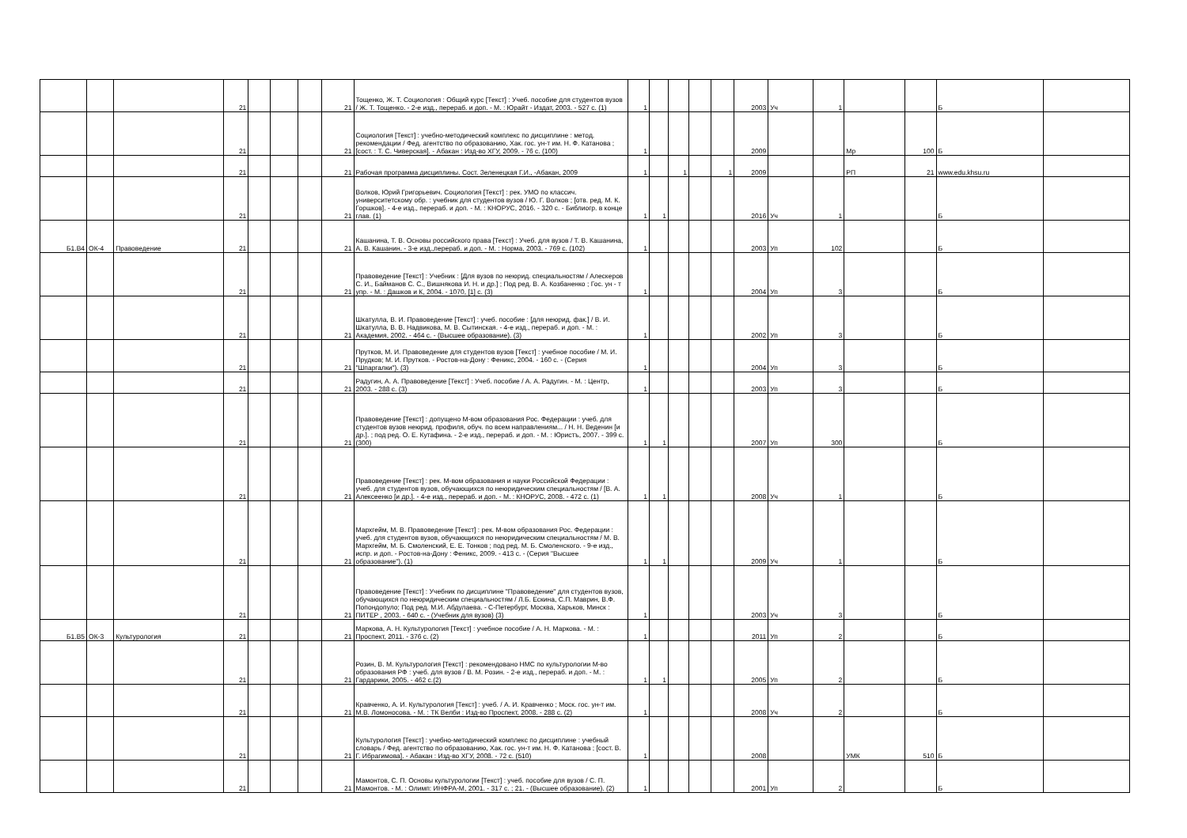| | | | 21 | | | | 21 | Тощенко, Ж. Т. Социология : Общий курс [Текст] : Учеб. пособие для студентов вузов / Ж. Т. Тощенко. - 2-е изд., перераб. и доп. - М. : Юрайт - Издат, 2003. - 527 с. (1) | 1 | | | | | 2003 | Уч | 1 | | | Б | |
| | | | 21 | | | | 21 | Социология [Текст] : учебно-методический комплекс по дисциплине : метод. рекомендации / Фед. агентство по образованию, Хак. гос. ун-т им. Н. Ф. Катанова ; [сост. : Т. С. Чиверская]. - Абакан : Изд-во ХГУ, 2009. - 76 с. (100) | 1 | | | | | 2009 | | | Мр | 100 | Б | |
| | | | 21 | | | | 21 | Рабочая программа дисциплины. Сост. Зеленецкая Г.И., -Абакан, 2009 | 1 | | 1 | | 1 | 2009 | | | РП | 21 | www.edu.khsu.ru | |
| | | | 21 | | | | 21 | Волков, Юрий Григорьевич. Социология [Текст] : рек. УМО по классич. университетскому обр. : учебник для студентов вузов / Ю. Г. Волков ; [отв. ред. М. К. Горшков]. - 4-е изд., перераб. и доп. - М. : КНОРУС, 2016. - 320 с. - Библиогр. в конце глав. (1) | 1 | 1 | | | | 2016 | Уч | 1 | | | Б | |
| Б1.В4 | ОК-4 | Правоведение | 21 | | | | 21 | Кашанина, Т. В. Основы российского права [Текст] : Учеб. для вузов / Т. В. Кашанина, А. В. Кашанин. - 3-е изд.,перераб. и доп. - М. : Норма, 2003. - 769 с. (102) | 1 | | | | | 2003 | Уп | 102 | | | Б | |
| | | | 21 | | | | 21 | Правоведение [Текст] : Учебник : [Для вузов по неюрид. специальностям / Алескеров С. И., Байманов С. С., Вишнякова И. Н. и др.] ; Под ред. В. А. Козбаненко ; Гос. ун - т упр. - М. : Дашков и К, 2004. - 1070, [1] с. (3) | 1 | | | | | 2004 | Уп | 3 | | | Б | |
| | | | 21 | | | | 21 | Шкатулла, В. И. Правоведение [Текст] : учеб. пособие : [для неюрид. фак.] / В. И. Шкатулла, В. В. Надвикова, М. В. Сытинская. - 4-е изд., перераб. и доп. - М. : Академия, 2002. - 464 с. - (Высшее образование). (3) | 1 | | | | | 2002 | Уп | 3 | | | Б | |
| | | | 21 | | | | 21 | Прутков, М. И. Правоведение для студентов вузов [Текст] : учебное пособие / М. И. Прудков; М. И. Прутков. - Ростов-на-Дону : Феникс, 2004. - 160 с. - (Серия "Шпаргалки"). (3) | 1 | | | | | 2004 | Уп | 3 | | | Б | |
| | | | 21 | | | | 21 | Радугин, А. А. Правоведение [Текст] : Учеб. пособие / А. А. Радугин. - М. : Центр, 2003. - 288 с. (3) | 1 | | | | | 2003 | Уп | 3 | | | Б | |
| | | | 21 | | | | 21 | Правоведение [Текст] : допущено М-вом образования Рос. Федерации : учеб. для студентов вузов неюрид. профиля, обуч. по всем направлениям... / Н. Н. Веденин [и др.]. ; под ред. О. Е. Кутафина. - 2-е изд., перераб. и доп. - М. : Юристъ, 2007. - 399 с. (300) | 1 | 1 | | | | 2007 | Уп | 300 | | | Б | |
| | | | 21 | | | | 21 | Правоведение [Текст] : рек. М-вом образования и науки Российской Федерации : учеб. для студентов вузов, обучающихся по неюридическим специальностям / [В. А. Алексеенко [и др.]. - 4-е изд., перераб. и доп. - М. : КНОРУС, 2008. - 472 с. (1) | 1 | 1 | | | | 2008 | Уч | 1 | | | Б | |
| | | | 21 | | | | 21 | Мархгейм, М. В. Правоведение [Текст] : рек. М-вом образования Рос. Федерации : учеб. для студентов вузов, обучающихся по неюридическим специальностям / М. В. Мархгейм, М. Б. Смоленский, Е. Е. Тонков ; под ред. М. Б. Смоленского. - 9-е изд., испр. и доп. - Ростов-на-Дону : Феникс, 2009. - 413 с. - (Серия "Высшее образование"). (1) | 1 | 1 | | | | 2009 | Уч | 1 | | | Б | |
| | | | 21 | | | | 21 | Правоведение [Текст] : Учебник по дисциплине "Правоведение" для студентов вузов, обучающихся по неюридическим специальностям / Л.Б. Ескина, С.П. Маврин, В.Ф. Попондопуло; Под ред. М.И. Абдулаева. - С-Петербург, Москва, Харьков, Минск : ПИТЕР , 2003. - 640 с. - (Учебник для вузов) (3) | 1 | | | | | 2003 | Уч | 3 | | | Б | |
| Б1.В5 | ОК-3 | Культурология | 21 | | | | 21 | Маркова, А. Н. Культурология [Текст] : учебное пособие / А. Н. Маркова. - М. : Проспект, 2011. - 376 с. (2) | 1 | | | | | 2011 | Уп | 2 | | | Б | |
| | | | 21 | | | | 21 | Розин, В. М. Культурология [Текст] : рекомендовано НМС по культурологии М-во образования РФ : учеб. для вузов / В. М. Розин. - 2-е изд., перераб. и доп. - М. : Гардарики, 2005. - 462 с.(2) | 1 | 1 | | | | 2005 | Уп | 2 | | | Б | |
| | | | 21 | | | | 21 | Кравченко, А. И. Культурология [Текст] : учеб. / А. И. Кравченко ; Моск. гос. ун-т им. М.В. Ломоносова. - М. : ТК Велби : Изд-во Проспект, 2008. - 288 с. (2) | 1 | | | | | 2008 | Уч | 2 | | | Б | |
| | | | 21 | | | | 21 | Культурология [Текст] : учебно-методический комплекс по дисциплине : учебный словарь / Фед. агентство по образованию, Хак. гос. ун-т им. Н. Ф. Катанова ; [сост. В. Г. Ибрагимова]. - Абакан : Изд-во ХГУ, 2008. - 72 с. (510) | 1 | | | | | 2008 | | | УМК | 510 | Б | |
| | | | 21 | | | | 21 | Мамонтов, С. П. Основы культурологии [Текст] : учеб. пособие для вузов / С. П. Мамонтов. - М. : Олимп: ИНФРА-М, 2001. - 317 с. ; 21. - (Высшее образование). (2) | 1 | | | | | 2001 | Уп | 2 | | | Б | |